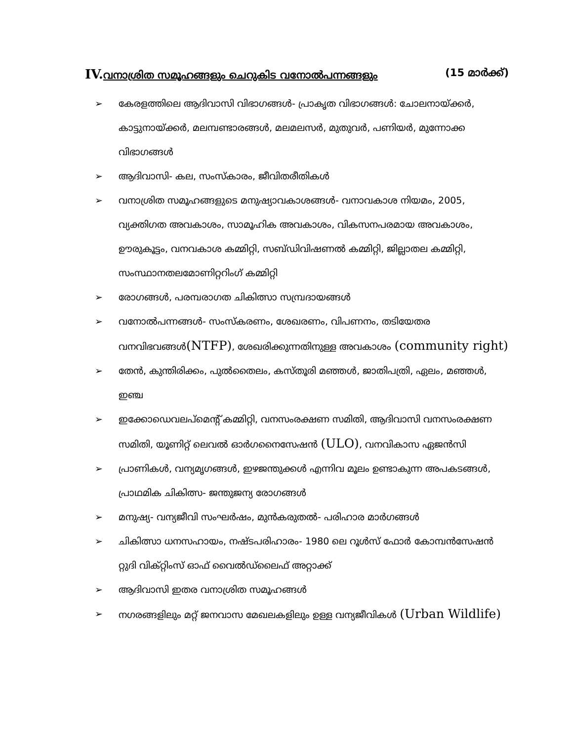IV. വനാശ്രിത സമൂഹങ്ങളും ചെറുകിട വനോൽപന്നങ്ങളും (15 മാർക്ക്)
➢ കേരളത്തിലെ ആദിവാസി വിഭാഗങ്ങൾ- പ്രാകൃത വിഭാഗങ്ങൾ: ചോലനായ്ക്കർ, കാട്ടുനായ്ക്കർ, മലമ്പണ്ടാരങ്ങൾ, മലമലസർ, മുതുവർ, പണിയർ, മുന്നോക്ക വിഭാഗങ്ങൾ
➢ ആദിവാസി- കല, സംസ്കാരം, ജീവിതരീതികൾ
➢ വനാശ്രിത സമൂഹങ്ങളുടെ മനുഷ്യാവകാശങ്ങൾ- വനാവകാശ നിയമം, 2005, വ്യക്തിഗത അവകാശം, സാമൂഹിക അവകാശം, വികസനപരമായ അവകാശം, ഊരുകൂട്ടം, വനവകാശ കമ്മിറ്റി, സബ്ഡിവിഷണൽ കമ്മിറ്റി, ജില്ലാതല കമ്മിറ്റി, സംസ്ഥാനതലമോണിറ്ററിംഗ് കമ്മിറ്റി
➢ രോഗങ്ങൾ, പരമ്പരാഗത ചികിത്സാ സമ്പ്രദായങ്ങൾ
➢ വനോൽപന്നങ്ങൾ- സംസ്കരണം, ശേഖരണം, വിപണനം, തടിയേതര വനവിഭവങ്ങൾ(NTFP), ശേഖരിക്കുന്നതിനുള്ള അവകാശം (community right)
➢ തേൻ, കുന്തിരിക്കം, പുൽതൈലം, കസ്തൂരി മഞ്ഞൾ, ജാതിപത്രി, ഏലം, മഞ്ഞൾ, ഇഞ്ച
➢ ഇക്കോഡെവലപ്മെന്റ് കമ്മിറ്റി, വനസംരക്ഷണ സമിതി, ആദിവാസി വനസംരക്ഷണ സമിതി, യൂണിറ്റ് ലെവൽ ഓർഗനൈസേഷൻ (ULO), വനവികാസ ഏജൻസി
➢ പ്രാണികൾ, വന്യമൃഗങ്ങൾ, ഇഴജന്തുക്കൾ എന്നിവ മൂലം ഉണ്ടാകുന്ന അപകടങ്ങൾ, പ്രാഥമിക ചികിത്സ- ജന്തുജന്യ രോഗങ്ങൾ
➢ മനുഷ്യ- വന്യജീവി സംഘർഷം, മുൻകരുതൽ- പരിഹാര മാർഗങ്ങൾ
➢ ചികിത്സാ ധനസഹായം, നഷ്ടപരിഹാരം- 1980 ലെ റൂൾസ് ഫോർ കോമ്പൻസേഷൻ റ്റുദി വിക്റ്റിംസ് ഓഫ് വൈൽഡ്‌ലൈഫ് അറ്റാക്ക്
➢ ആദിവാസി ഇതര വനാശ്രിത സമൂഹങ്ങൾ
➢ നഗരങ്ങളിലും മറ്റ് ജനവാസ മേഖലകളിലും ഉള്ള വന്യജീവികൾ (Urban Wildlife)